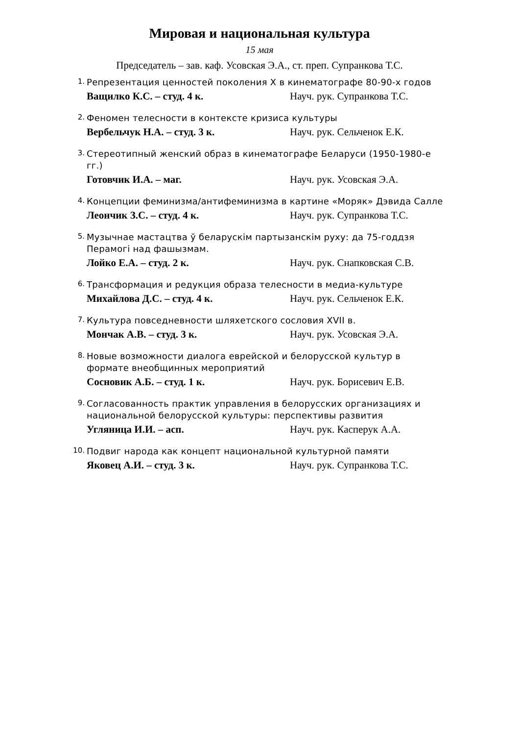Мировая и национальная культура
15 мая
Председатель – зав. каф. Усовская Э.А., ст. преп. Супранкова Т.С.
1.
Репрезентация ценностей поколения X в кинематографе 80-90-х годов
Ващилко К.С. – студ. 4 к. Науч. рук. Супранкова Т.С.
2.
Феномен телесности в контексте кризиса культуры
Вербельчук Н.А. – студ. 3 к. Науч. рук. Сельченок Е.К.
3.
Стереотипный женский образ в кинематографе Беларуси (1950-1980-е гг.)
Готовчик И.А. – маг. Науч. рук. Усовская Э.А.
4.
Концепции феминизма/антифеминизма в картине «Моряк» Дэвида Салле
Леончик З.С. – студ. 4 к. Науч. рук. Супранкова Т.С.
5.
Музычнае мастацтва ў беларускім партызанскім руху: да 75-годдзя Перамогі над фашызмам.
Лойко Е.А. – студ. 2 к. Науч. рук. Снапковская С.В.
6.
Трансформация и редукция образа телесности в медиа-культуре
Михайлова Д.С. – студ. 4 к. Науч. рук. Сельченок Е.К.
7.
Культура повседневности шляхетского сословия XVII в.
Мончак А.В. – студ. 3 к. Науч. рук. Усовская Э.А.
8.
Новые возможности диалога еврейской и белорусской культур в формате внеобщинных мероприятий
Сосновик А.Б. – студ. 1 к. Науч. рук. Борисевич Е.В.
9.
Согласованность практик управления в белорусских организациях и национальной белорусской культуры: перспективы развития
Угляница И.И. – асп. Науч. рук. Касперук А.А.
10.
Подвиг народа как концепт национальной культурной памяти
Яковец А.И. – студ. 3 к. Науч. рук. Супранкова Т.С.